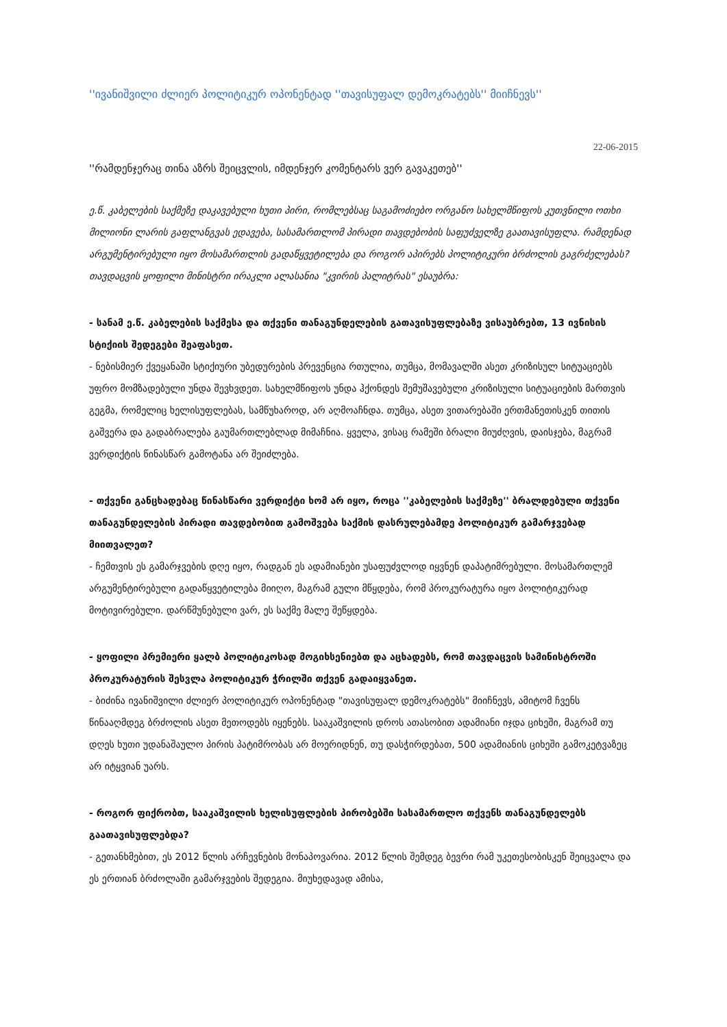''ივანიშვილი ძლიერ პოლიტიკურ ოპონენტად ''თავისუფალ დემოკრატებს'' მიიჩნევს''
22-06-2015
''რამდენჯერაც თინა აზრს შეიცვლის, იმდენჯერ კომენტარს ვერ გავაკეთებ''
ე.წ. კაბელების საქმეზე დაკავებული ხუთი პირი, რომლებსაც საგამოძიებო ორგანო სახელმწიფოს კუთვნილი ოთხი მილიონი ლარის გაფლანგვას ედავება, სასამართლომ პირადი თავდებობის საფუძველზე გაათავისუფლა. რამდენად არგუმენტირებული იყო მოსამართლის გადაწყვეტილება და როგორ აპირებს პოლიტიკური ბრძოლის გაგრძელებას? თავდაცვის ყოფილი მინისტრი ირაკლი ალასანია "კვირის პალიტრას" ესაუბრა:
- სანამ ე.წ. კაბელების საქმესა და თქვენი თანაგუნდელების გათავისუფლებაზე ვისაუბრებთ, 13 ივნისის სტიქიის შედეგები შეაფასეთ.
- ნებისმიერ ქვეყანაში სტიქიური უბედურების პრევენცია რთულია, თუმცა, მომავალში ასეთ კრიზისულ სიტუაციებს უფრო მომზადებული უნდა შევხვდეთ. სახელმწიფოს უნდა ჰქონდეს შემუშავებული კრიზისული სიტუაციების მართვის გეგმა, რომელიც ხელისუფლებას, სამწუხაროდ, არ აღმოაჩნდა. თუმცა, ასეთ ვითარებაში ერთმანეთისკენ თითის გაშვერა და გადაბრალება გაუმართლებლად მიმაჩნია. ყველა, ვისაც რამეში ბრალი მიუძღვის, დაისჯება, მაგრამ ვერდიქტის წინასწარ გამოტანა არ შეიძლება.
- თქვენი განცხადებაც წინასწარი ვერდიქტი ხომ არ იყო, როცა ''კაბელების საქმეზე'' ბრალდებული თქვენი თანაგუნდელების პირადი თავდებობით გამოშვება საქმის დასრულებამდე პოლიტიკურ გამარჯვებად მიითვალეთ?
- ჩემთვის ეს გამარჯვების დღე იყო, რადგან ეს ადამიანები უსაფუძვლოდ იყვნენ დაპატიმრებული. მოსამართლემ არგუმენტირებული გადაწყვეტილება მიიღო, მაგრამ გული მწყდება, რომ პროკურატურა იყო პოლიტიკურად მოტივირებული. დარწმუნებული ვარ, ეს საქმე მალე შეწყდება.
- ყოფილი პრემიერი ყალბ პოლიტიკოსად მოგიხსენიებთ და აცხადებს, რომ თავდაცვის სამინისტროში პროკურატურის შესვლა პოლიტიკურ ჭრილში თქვენ გადაიყვანეთ.
- ბიძინა ივანიშვილი ძლიერ პოლიტიკურ ოპონენტად "თავისუფალ დემოკრატებს" მიიჩნევს, ამიტომ ჩვენს წინააღმდეგ ბრძოლის ასეთ მეთოდებს იყენებს. სააკაშვილის დროს ათასობით ადამიანი იჯდა ციხეში, მაგრამ თუ დღეს ხუთი უდანაშაულო პირის პატიმრობას არ მოერიდნენ, თუ დასჭირდებათ, 500 ადამიანის ციხეში გამოკეტვაზეც არ იტყვიან უარს.
- როგორ ფიქრობთ, სააკაშვილის ხელისუფლების პირობებში სასამართლო თქვენს თანაგუნდელებს გაათავისუფლებდა?
- გეთანხმებით, ეს 2012 წლის არჩევნების მონაპოვარია. 2012 წლის შემდეგ ბევრი რამ უკეთესობისკენ შეიცვალა და ეს ერთიან ბრძოლაში გამარჯვების შედეგია. მიუხედავად ამისა,